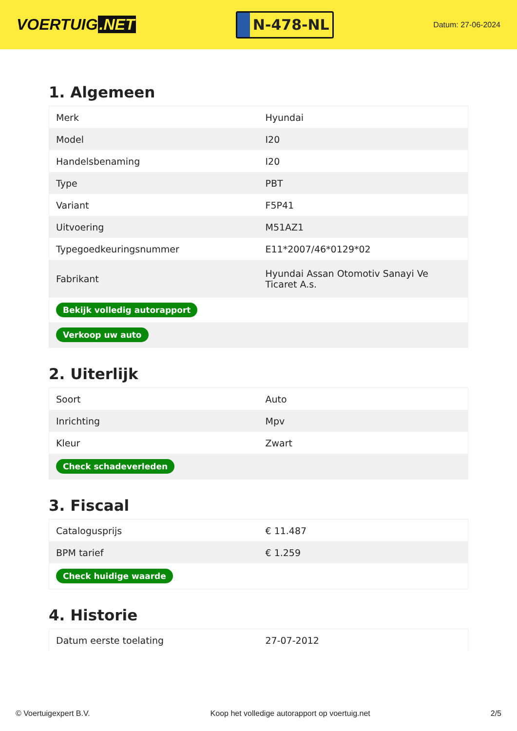VOERTUIG.NET
N-478-NL
Datum: 27-06-2024
1. Algemeen
| Merk | Hyundai |
| Model | I20 |
| Handelsbenaming | I20 |
| Type | PBT |
| Variant | F5P41 |
| Uitvoering | M51AZ1 |
| Typegoedkeuringsnummer | E11*2007/46*0129*02 |
| Fabrikant | Hyundai Assan Otomotiv Sanayi Ve Ticaret A.s. |
| Bekijk volledig autorapport | |
| Verkoop uw auto | |
2. Uiterlijk
| Soort | Auto |
| Inrichting | Mpv |
| Kleur | Zwart |
| Check schadeverleden | |
3. Fiscaal
| Catalogusprijs | € 11.487 |
| BPM tarief | € 1.259 |
| Check huidige waarde | |
4. Historie
| Datum eerste toelating | 27-07-2012 |
© Voertuigexpert B.V. Koop het volledige autorapport op voertuig.net 2/5